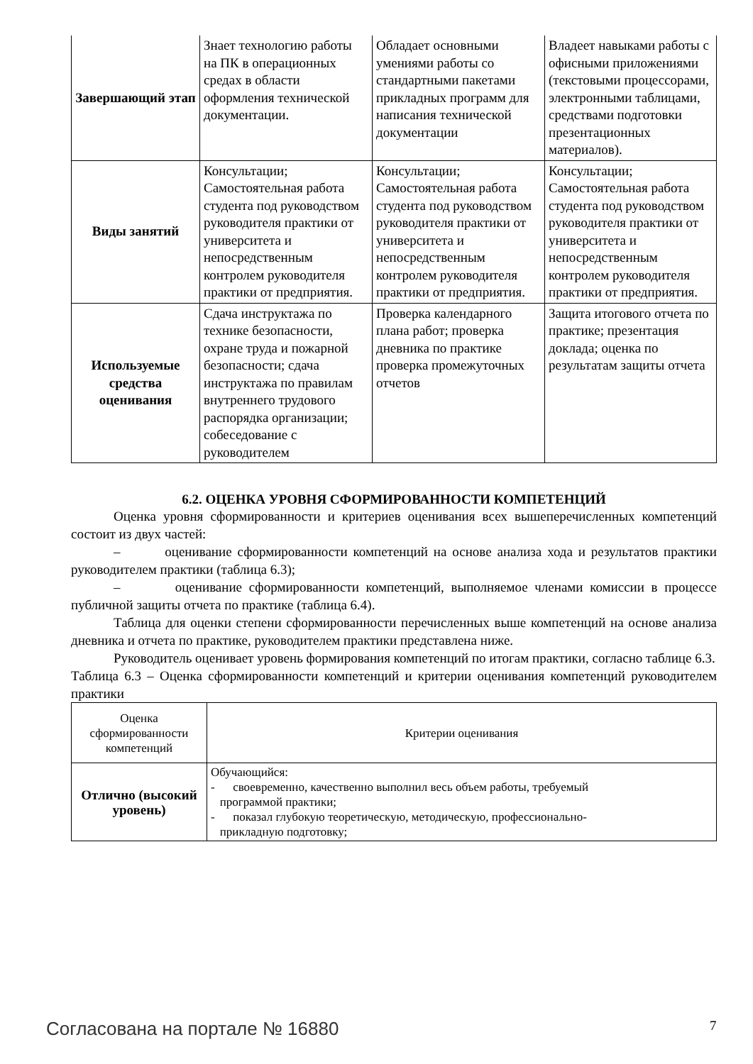| Завершающий этап | Знает технологию работы на ПК в операционных средах в области оформления технической документации. | Обладает основными умениями работы со стандартными пакетами прикладных программ для написания технической документации | Владеет навыками работы с офисными приложениями (текстовыми процессорами, электронными таблицами, средствами подготовки презентационных материалов). |
| Виды занятий | Консультации; Самостоятельная работа студента под руководством руководителя практики от университета и непосредственным контролем руководителя практики от предприятия. | Консультации; Самостоятельная работа студента под руководством руководителя практики от университета и непосредственным контролем руководителя практики от предприятия. | Консультации; Самостоятельная работа студента под руководством руководителя практики от университета и непосредственным контролем руководителя практики от предприятия. |
| Используемые средства оценивания | Сдача инструктажа по технике безопасности, охране труда и пожарной безопасности; сдача инструктажа по правилам внутреннего трудового распорядка организации; собеседование с руководителем | Проверка календарного плана работ; проверка дневника по практике проверка промежуточных отчетов | Защита итогового отчета по практике; презентация доклада; оценка по результатам защиты отчета |
6.2. ОЦЕНКА УРОВНЯ СФОРМИРОВАННОСТИ КОМПЕТЕНЦИЙ
Оценка уровня сформированности и критериев оценивания всех вышеперечисленных компетенций состоит из двух частей:
– оценивание сформированности компетенций на основе анализа хода и результатов практики руководителем практики (таблица 6.3);
– оценивание сформированности компетенций, выполняемое членами комиссии в процессе публичной защиты отчета по практике (таблица 6.4).
Таблица для оценки степени сформированности перечисленных выше компетенций на основе анализа дневника и отчета по практике, руководителем практики представлена ниже.
Руководитель оценивает уровень формирования компетенций по итогам практики, согласно таблице 6.3.
Таблица 6.3 – Оценка сформированности компетенций и критерии оценивания компетенций руководителем практики
| Оценка сформированности компетенций | Критерии оценивания |
| Отлично (высокий уровень) | Обучающийся: - своевременно, качественно выполнил весь объем работы, требуемый программой практики; - показал глубокую теоретическую, методическую, профессионально- прикладную подготовку; |
Согласована на портале № 16880 7